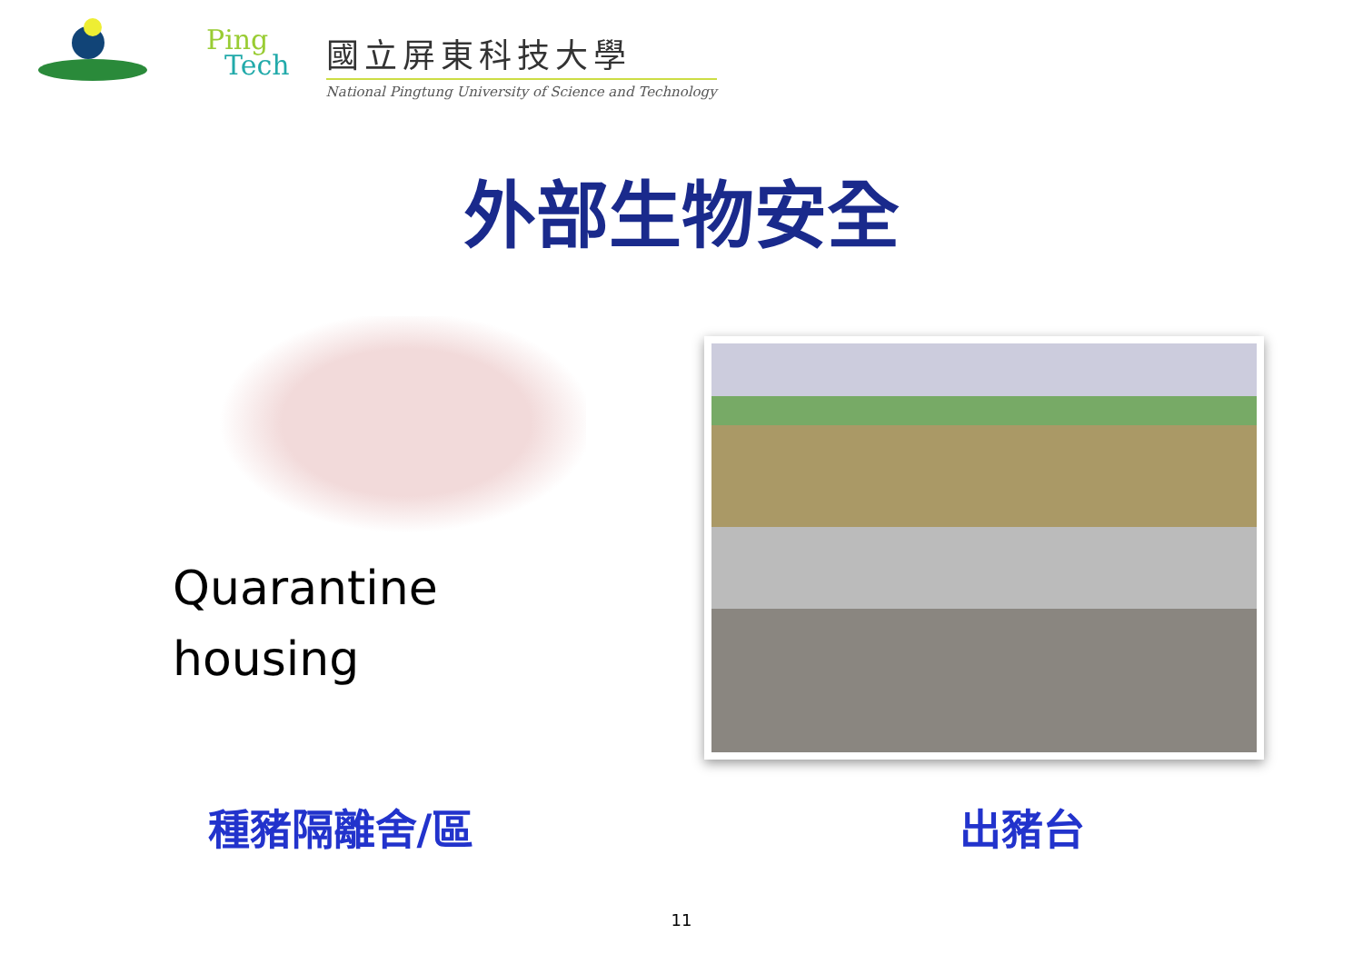Ping
Tech
國立屏東科技大學
National Pingtung University of Science and Technology
外部生物安全
Quarantine
housing
種豬隔離舍/區 出豬台
11